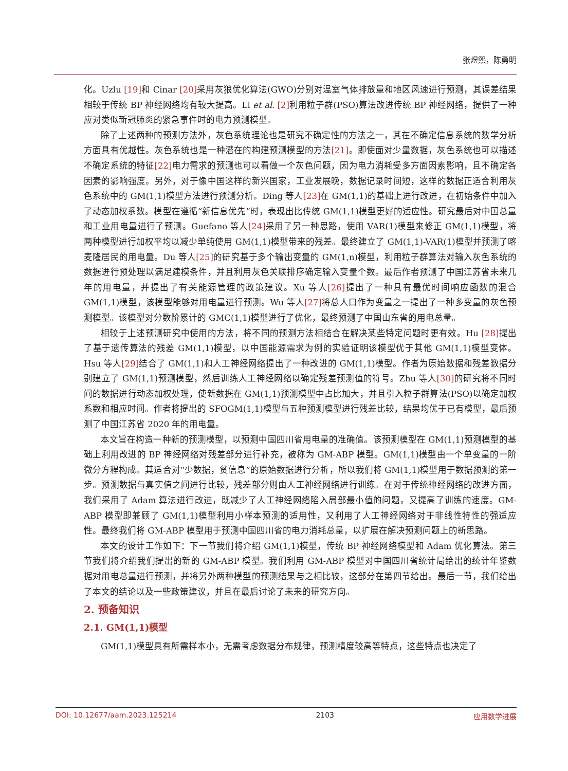张煜熙，陈勇明
化。Uzlu [19] 和 Cinar [20] 采用灰狼优化算法(GWO)分别对温室气体排放量和地区风速进行预测，其误差结果相较于传统 BP 神经网络均有较大提高。Li et al. [2] 利用粒子群(PSO)算法改进传统 BP 神经网络，提供了一种应对类似新冠肺炎的紧急事件时的电力预测模型。
除了上述两种的预测方法外，灰色系统理论也是研究不确定性的方法之一，其在不确定信息系统的数学分析方面具有优越性。灰色系统也是一种潜在的构建预测模型的方法[21]。即使面对少量数据，灰色系统也可以描述不确定系统的特征[22] 电力需求的预测也可以看做一个灰色问题，因为电力消耗受多方面因素影响，且不确定各因素的影响强度。另外，对于像中国这样的新兴国家，工业发展晚，数据记录时间短，这样的数据正适合利用灰色系统中的 GM(1,1)模型方法进行预测分析。Ding 等人[23] 在 GM(1,1)的基础上进行改进，在初始条件中加入了动态加权系数。模型在遵循“新信息优先”时，表现出比传统 GM(1,1)模型更好的适应性。研究最后对中国总量和工业用电量进行了预测。Guefano 等人[24] 采用了另一种思路，使用 VAR(1)模型来修正 GM(1,1)模型，将两种模型进行加权平均以减少单纯使用 GM(1,1)模型带来的残差。最终建立了 GM(1,1)-VAR(1)模型并预测了喀麦隆居民的用电量。Du 等人[25] 的研究基于多个输出变量的 GM(1,n)模型，利用粒子群算法对输入灰色系统的数据进行预处理以满足建模条件，并且利用灰色关联排序确定输入变量个数。最后作者预测了中国江苏省未来几年的用电量，并提出了有关能源管理的政策建议。Xu 等人[26] 提出了一种具有最优时间响应函数的混合 GM(1,1)模型，该模型能够对用电量进行预测。Wu 等人[27] 将总人口作为变量之一提出了一种多变量的灰色预测模型。该模型对分数阶累计的 GMC(1,1)模型进行了优化，最终预测了中国山东省的用电总量。
相较于上述预测研究中使用的方法，将不同的预测方法相结合在解决某些特定问题时更有效。Hu [28] 提出了基于遗传算法的残差 GM(1,1)模型，以中国能源需求为例的实验证明该模型优于其他 GM(1,1)模型变体。Hsu 等人[29] 结合了 GM(1,1)和人工神经网络提出了一种改进的 GM(1,1)模型。作者为原始数据和残差数据分别建立了 GM(1,1)预测模型，然后训练人工神经网络以确定残差预测值的符号。Zhu 等人[30] 的研究将不同时间的数据进行动态加权处理，使新数据在 GM(1,1)预测模型中占比加大，并且引入粒子群算法(PSO)以确定加权系数和相应时间。作者将提出的 SFOGM(1,1)模型与五种预测模型进行残差比较，结果均优于已有模型，最后预测了中国江苏省 2020 年的用电量。
本文旨在构造一种新的预测模型，以预测中国四川省用电量的准确值。该预测模型在 GM(1,1)预测模型的基础上利用改进的 BP 神经网络对残差部分进行补充，被称为 GM-ABP 模型。GM(1,1)模型由一个单变量的一阶微分方程构成。其适合对“少数据，贫信息”的原始数据进行分析，所以我们将 GM(1,1)模型用于数据预测的第一步。预测数据与真实值之间进行比较，残差部分则由人工神经网络进行训练。在对于传统神经网络的改进方面，我们采用了 Adam 算法进行改进，既减少了人工神经网络陷入局部最小值的问题，又提高了训练的速度。GM-ABP 模型即兼顾了 GM(1,1)模型利用小样本预测的适用性，又利用了人工神经网络对于非线性特性的强适应性。最终我们将 GM-ABP 模型用于预测中国四川省的电力消耗总量，以扩展在解决预测问题上的新思路。
本文的设计工作如下：下一节我们将介绍 GM(1,1)模型，传统 BP 神经网络模型和 Adam 优化算法。第三节我们将介绍我们提出的新的 GM-ABP 模型。我们利用 GM-ABP 模型对中国四川省统计局给出的统计年鉴数据对用电总量进行预测，并将另外两种模型的预测结果与之相比较，这部分在第四节给出。最后一节，我们给出了本文的结论以及一些政策建议，并且在最后讨论了未来的研究方向。
2. 预备知识
2.1. GM(1,1)模型
GM(1,1)模型具有所需样本小，无需考虑数据分布规律，预测精度较高等特点，这些特点也决定了
DOI: 10.12677/aam.2023.125214 2103 应用数学进展